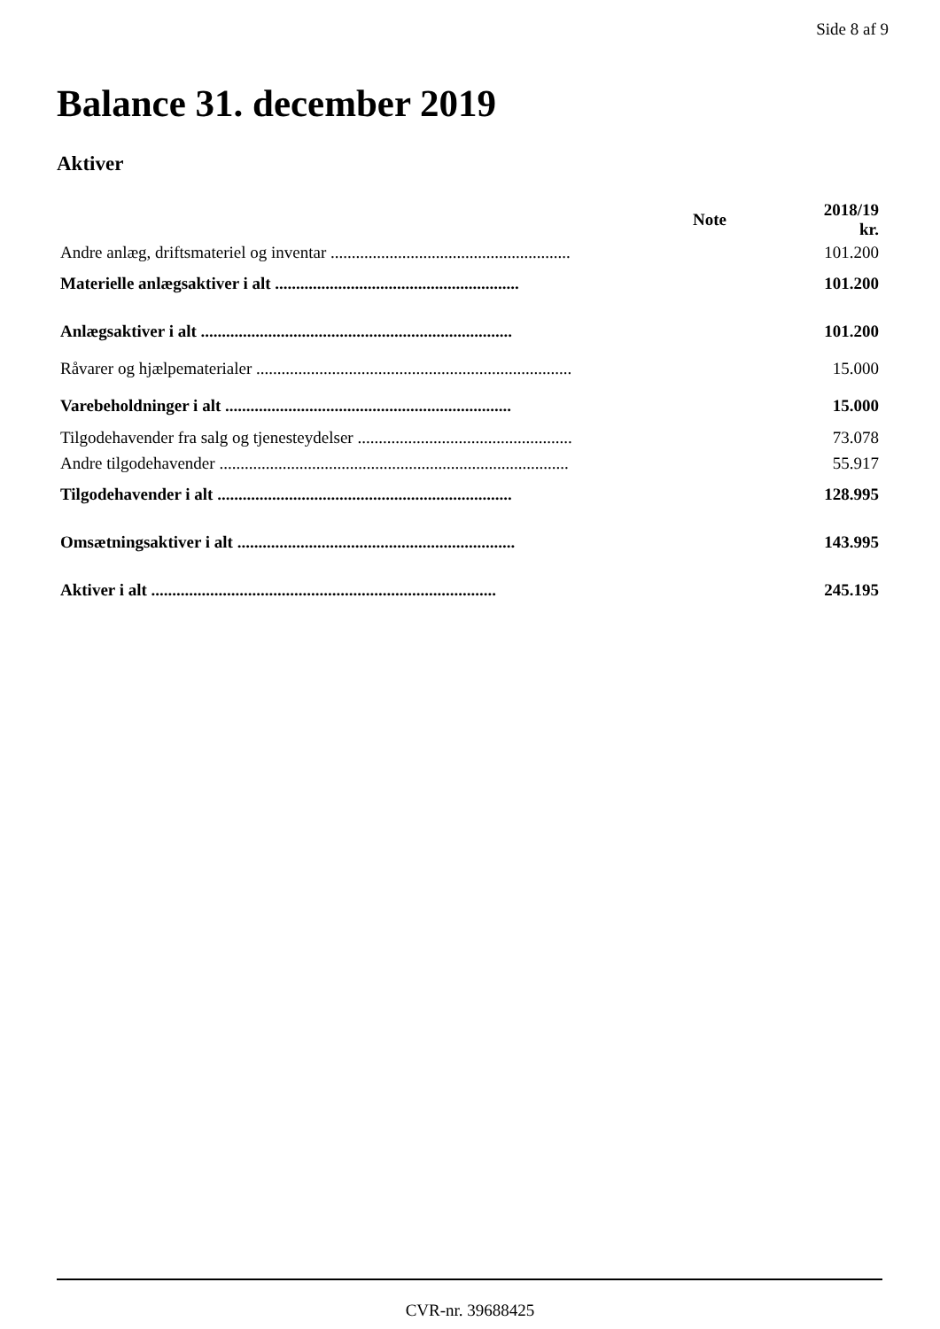Side 8 af 9
Balance 31. december 2019
Aktiver
| | Note | 2018/19 kr. |
| --- | --- | --- |
| Andre anlæg, driftsmateriel og inventar ......................................................... | | 101.200 |
| Materielle anlægsaktiver i alt .......................................................... | | 101.200 |
| Anlægsaktiver i alt .......................................................................... | | 101.200 |
| Råvarer og hjælpematerialer ........................................................................... | | 15.000 |
| Varebeholdninger i alt .................................................................... | | 15.000 |
| Tilgodehavender fra salg og tjenesteydelser ................................................... | | 73.078 |
| Andre tilgodehavender ................................................................................... | | 55.917 |
| Tilgodehavender i alt ...................................................................... | | 128.995 |
| Omsætningsaktiver i alt .................................................................. | | 143.995 |
| Aktiver i alt .................................................................................. | | 245.195 |
CVR-nr. 39688425